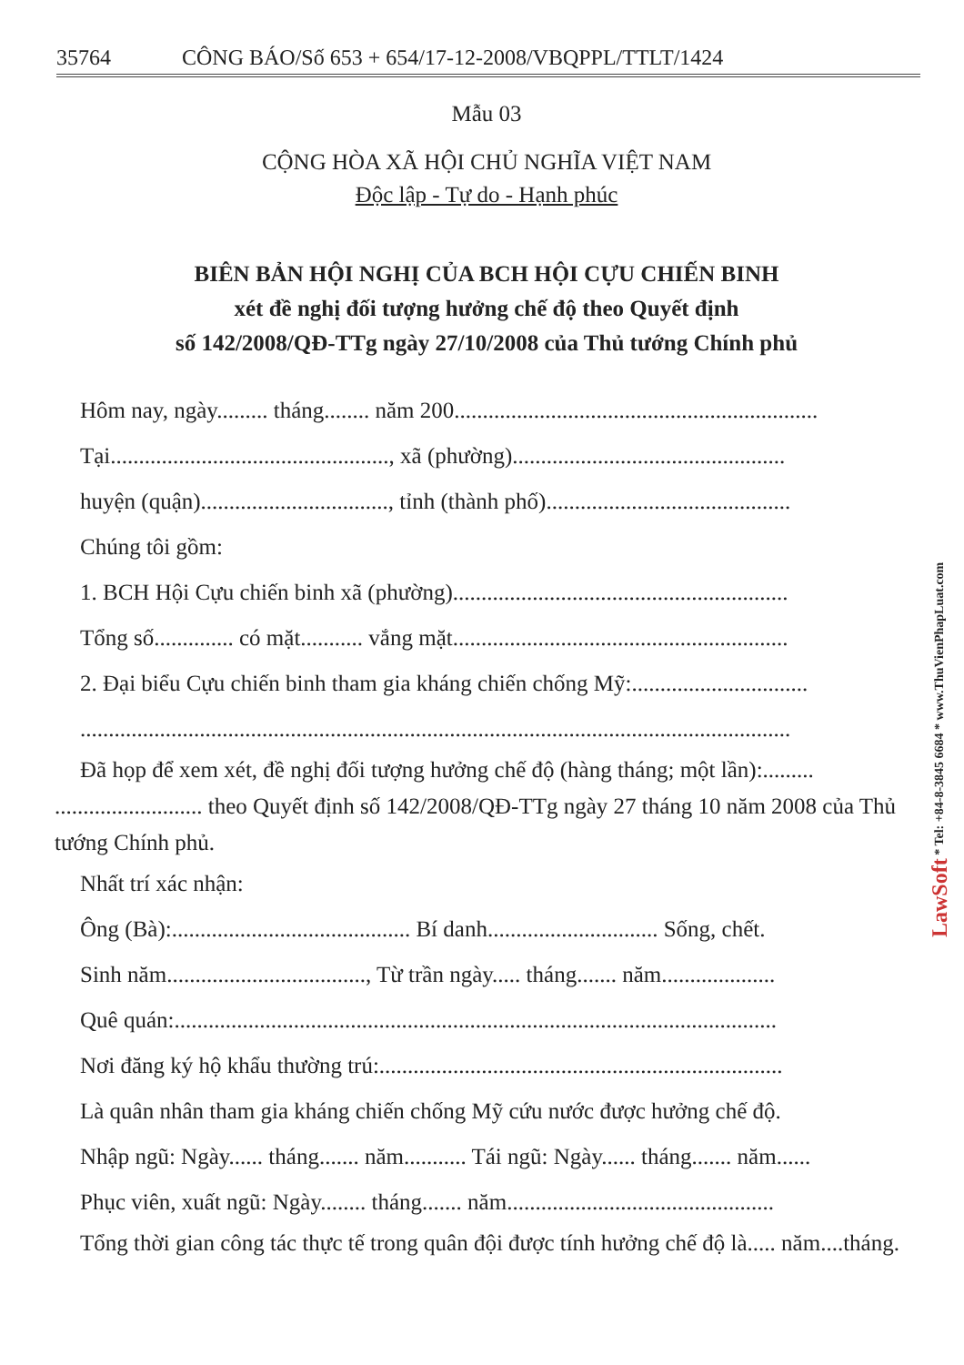35764 CÔNG BÁO/Số 653 + 654/17-12-2008/VBQPPL/TTLT/1424
Mẫu 03
CỘNG HÒA XÃ HỘI CHỦ NGHĨA VIỆT NAM
Độc lập - Tự do - Hạnh phúc
BIÊN BẢN HỘI NGHỊ CỦA BCH HỘI CỰU CHIẾN BINH
xét đề nghị đối tượng hưởng chế độ theo Quyết định
số 142/2008/QĐ-TTg ngày 27/10/2008 của Thủ tướng Chính phủ
Hôm nay, ngày......... tháng........ năm 200................................................................
Tại................................................., xã (phường)................................................
huyện (quận)................................., tỉnh (thành phố)...........................................
Chúng tôi gồm:
1. BCH Hội Cựu chiến binh xã (phường)...........................................................
Tổng số.............. có mặt........... vắng mặt...........................................................
2. Đại biểu Cựu chiến binh tham gia kháng chiến chống Mỹ:...............................
.............................................................................................................................
Đã họp để xem xét, đề nghị đối tượng hưởng chế độ (hàng tháng; một lần):......... .......................... theo Quyết định số 142/2008/QĐ-TTg ngày 27 tháng 10 năm 2008 của Thủ tướng Chính phủ.
Nhất trí xác nhận:
Ông (Bà):.......................................... Bí danh.............................. Sống, chết.
Sinh năm..................................., Từ trần ngày..... tháng....... năm....................
Quê quán:..........................................................................................................
Nơi đăng ký hộ khẩu thường trú:.......................................................................
Là quân nhân tham gia kháng chiến chống Mỹ cứu nước được hưởng chế độ.
Nhập ngũ: Ngày...... tháng....... năm........... Tái ngũ: Ngày...... tháng....... năm......
Phục viên, xuất ngũ: Ngày........ tháng....... năm...............................................
Tổng thời gian công tác thực tế trong quân đội được tính hưởng chế độ là..... năm....tháng.
LawSoft * Tel: +84-8-3845 6684 * www.ThuVienPhapLuat.com